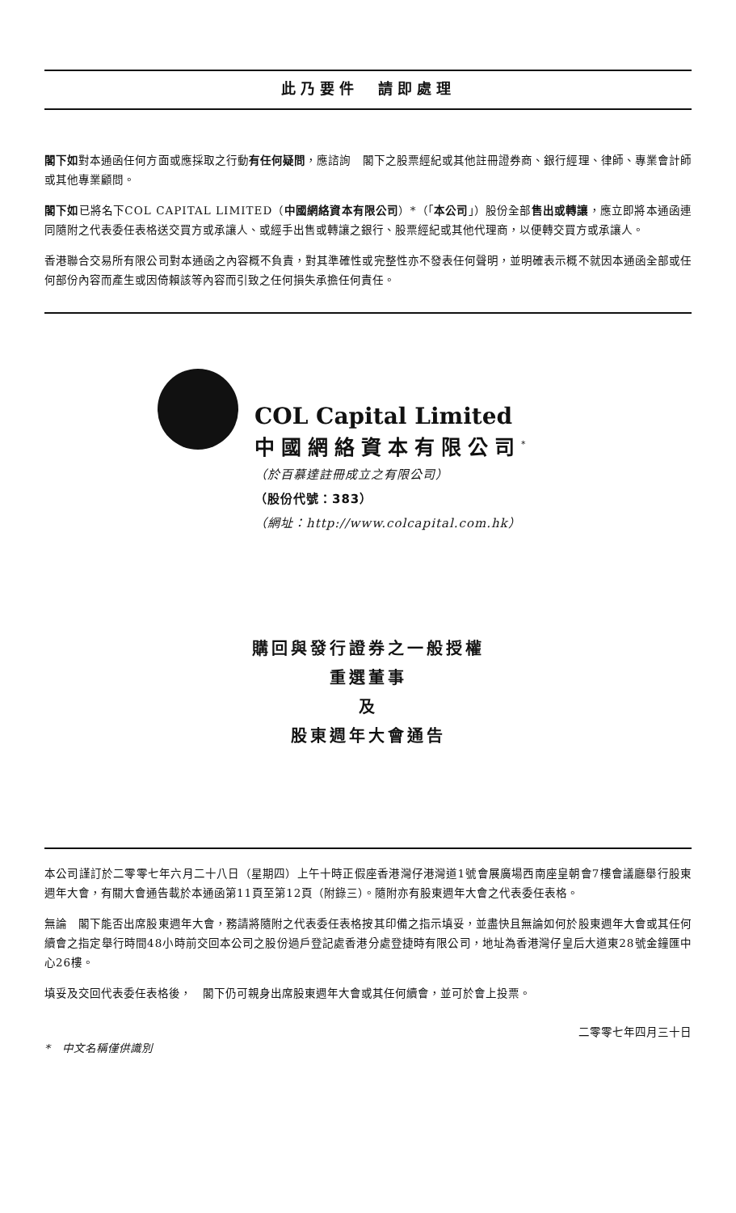此乃要件　請即處理
閣下如對本通函任何方面或應採取之行動有任何疑問，應諮詢　閣下之股票經紀或其他註冊證券商、銀行經理、律師、專業會計師或其他專業顧問。
閣下如已將名下COL CAPITAL LIMITED（中國網絡資本有限公司）*（「本公司」）股份全部售出或轉讓，應立即將本通函連同隨附之代表委任表格送交買方或承讓人、或經手出售或轉讓之銀行、股票經紀或其他代理商，以便轉交買方或承讓人。
香港聯合交易所有限公司對本通函之內容概不負責，對其準確性或完整性亦不發表任何聲明，並明確表示概不就因本通函全部或任何部份內容而產生或因倚賴該等內容而引致之任何損失承擔任何責任。
COL Capital Limited
中國網絡資本有限公司<sup>*</sup>
（於百慕達註冊成立之有限公司）
（股份代號：383）
（網址：http://www.colcapital.com.hk）
購回與發行證券之一般授權
重選董事
及
股東週年大會通告
本公司謹訂於二零零七年六月二十八日（星期四）上午十時正假座香港灣仔港灣道1號會展廣場西南座皇朝會7樓會議廳舉行股東週年大會，有關大會通告載於本通函第11頁至第12頁（附錄三）。隨附亦有股東週年大會之代表委任表格。
無論　閣下能否出席股東週年大會，務請將隨附之代表委任表格按其印備之指示填妥，並盡快且無論如何於股東週年大會或其任何續會之指定舉行時間48小時前交回本公司之股份過戶登記處香港分處登捷時有限公司，地址為香港灣仔皇后大道東28號金鐘匯中心26樓。
填妥及交回代表委任表格後，　閣下仍可親身出席股東週年大會或其任何續會，並可於會上投票。
*　中文名稱僅供識別 二零零七年四月三十日